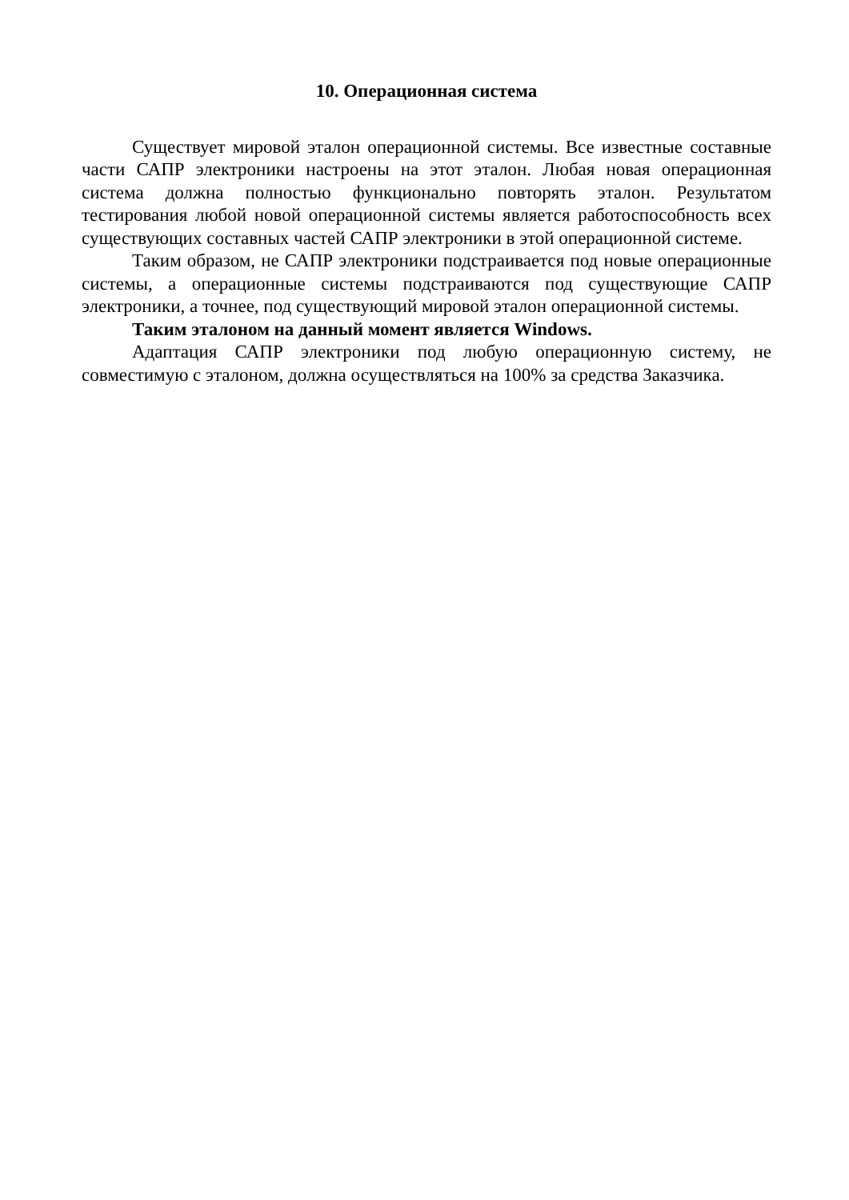10. Операционная система
Существует мировой эталон операционной системы. Все известные составные части САПР электроники настроены на этот эталон. Любая новая операционная система должна полностью функционально повторять эталон. Результатом тестирования любой новой операционной системы является работоспособность всех существующих составных частей САПР электроники в этой операционной системе.
Таким образом, не САПР электроники подстраивается под новые операционные системы, а операционные системы подстраиваются под существующие САПР электроники, а точнее, под существующий мировой эталон операционной системы.
Таким эталоном на данный момент является Windows.
Адаптация САПР электроники под любую операционную систему, не совместимую с эталоном, должна осуществляться на 100% за средства Заказчика.